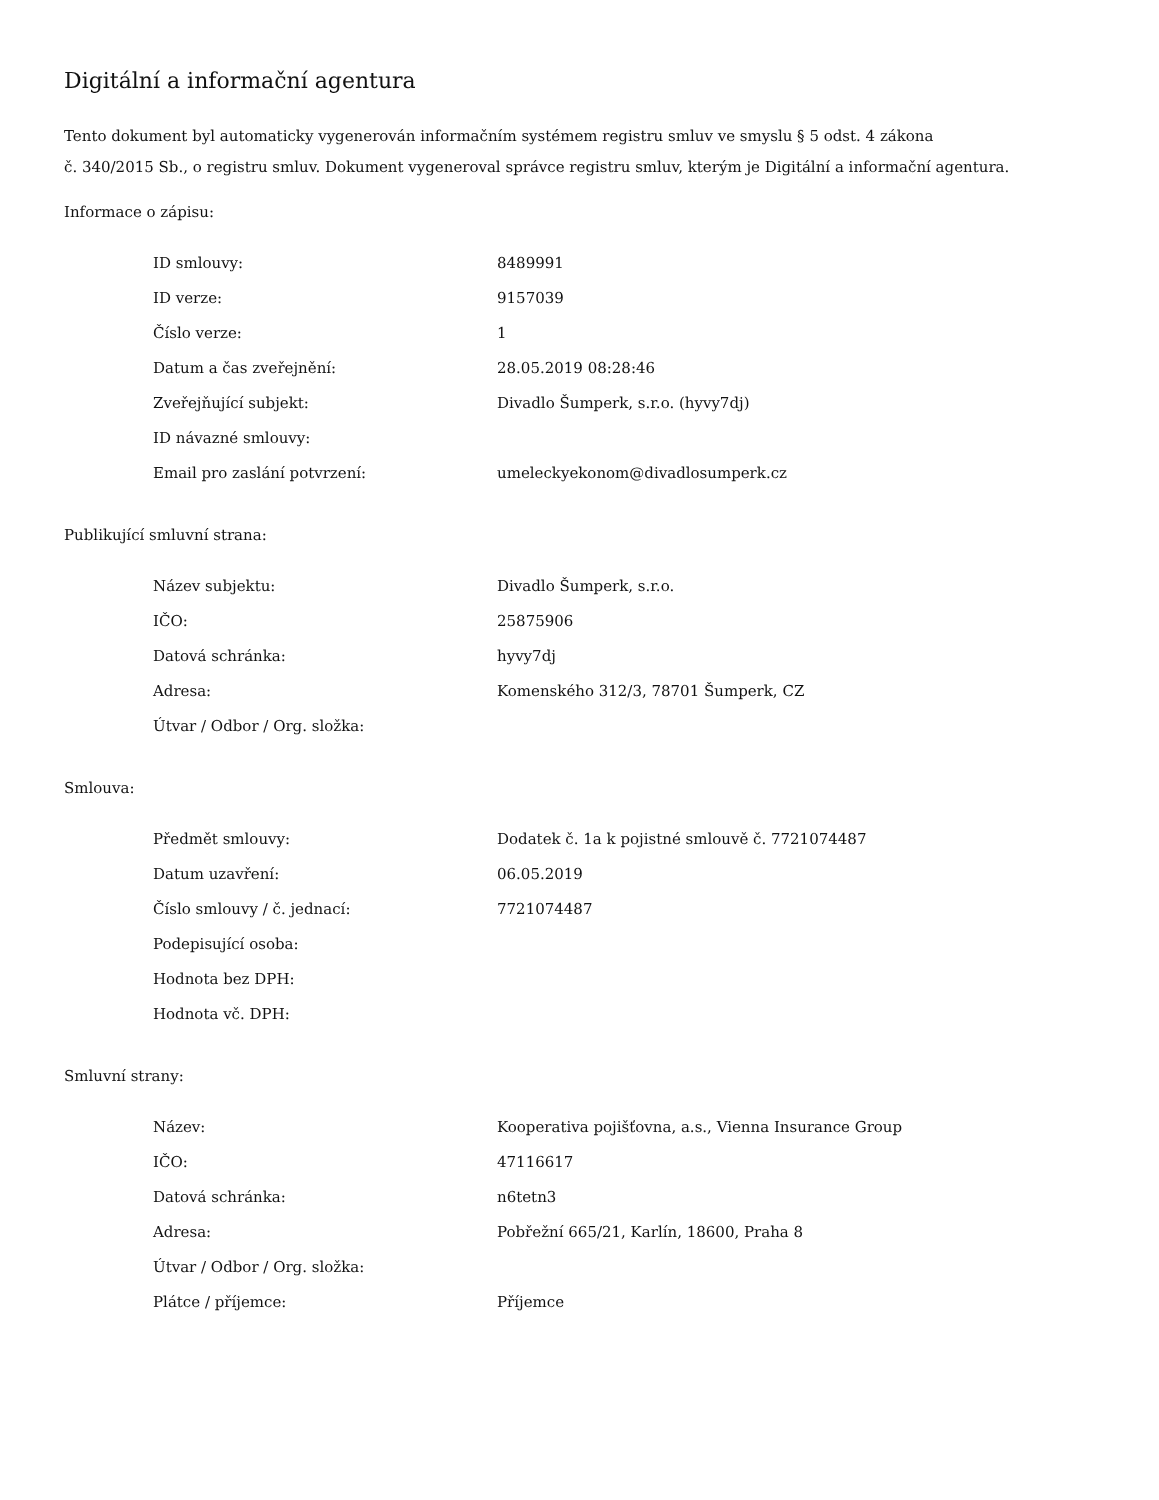Digitální a informační agentura
Tento dokument byl automaticky vygenerován informačním systémem registru smluv ve smyslu § 5 odst. 4 zákona
č. 340/2015 Sb., o registru smluv. Dokument vygeneroval správce registru smluv, kterým je Digitální a informační agentura.
Informace o zápisu:
| ID smlouvy: | 8489991 |
| ID verze: | 9157039 |
| Číslo verze: | 1 |
| Datum a čas zveřejnění: | 28.05.2019 08:28:46 |
| Zveřejňující subjekt: | Divadlo Šumperk, s.r.o. (hyvy7dj) |
| ID návazné smlouvy: | |
| Email pro zaslání potvrzení: | umeleckyekonom@divadlosumperk.cz |
Publikující smluvní strana:
| Název subjektu: | Divadlo Šumperk, s.r.o. |
| IČO: | 25875906 |
| Datová schránka: | hyvy7dj |
| Adresa: | Komenského 312/3, 78701 Šumperk, CZ |
| Útvar / Odbor / Org. složka: | |
Smlouva:
| Předmět smlouvy: | Dodatek č. 1a k pojistné smlouvě č. 7721074487 |
| Datum uzavření: | 06.05.2019 |
| Číslo smlouvy / č. jednací: | 7721074487 |
| Podepisující osoba: | |
| Hodnota bez DPH: | |
| Hodnota vč. DPH: | |
Smluvní strany:
| Název: | Kooperativa pojišťovna, a.s., Vienna Insurance Group |
| IČO: | 47116617 |
| Datová schránka: | n6tetn3 |
| Adresa: | Pobřežní 665/21, Karlín, 18600, Praha 8 |
| Útvar / Odbor / Org. složka: | |
| Plátce / příjemce: | Příjemce |